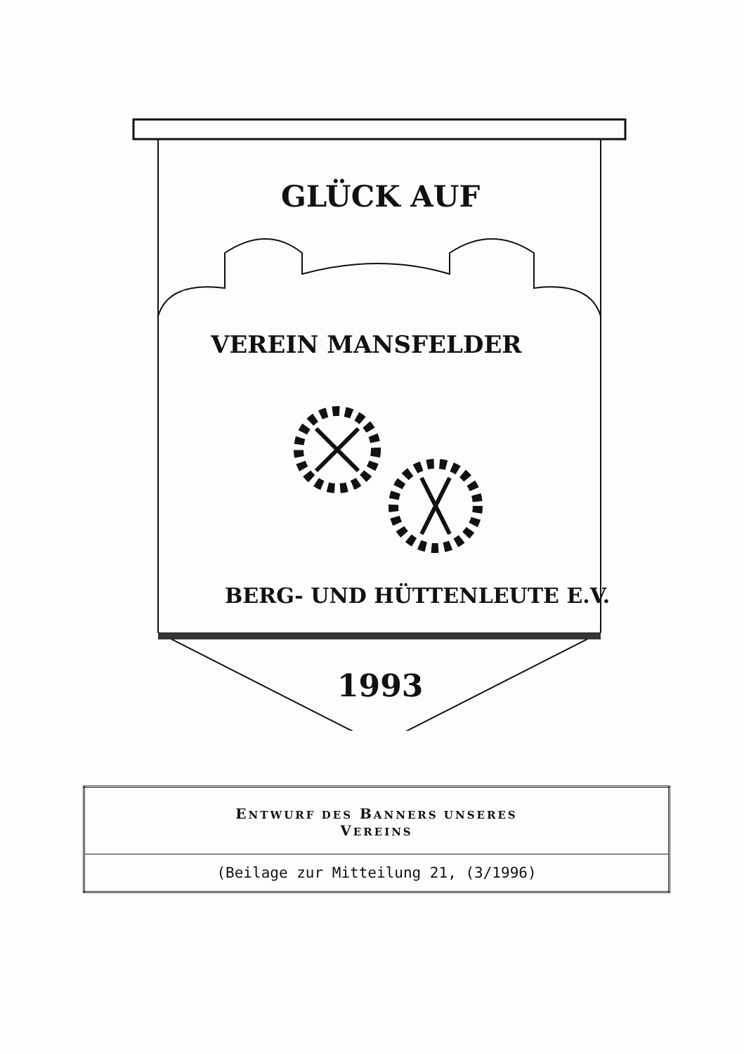GLÜCK AUF
VEREIN MANSFELDER
BERG- UND HÜTTENLEUTE E.V.
1993
| E NTWURF DES B ANNERS UNSERES V EREINS |
| (Beilage zur Mitteilung 21, (3/1996) |